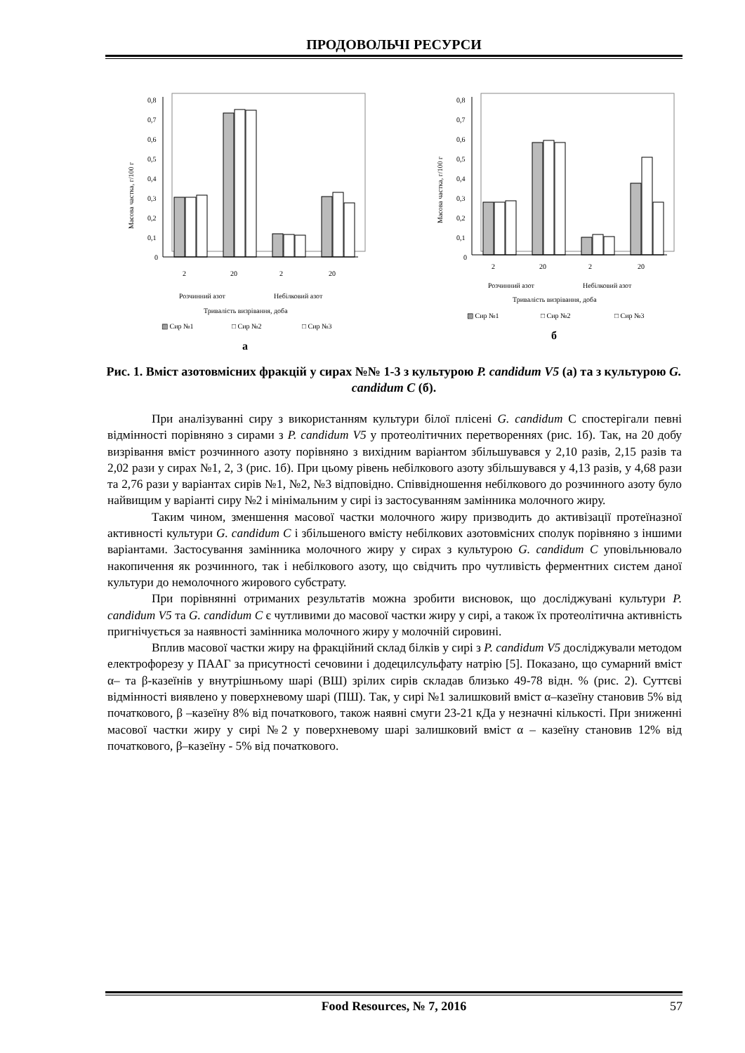ПРОДОВОЛЬЧІ РЕСУРСИ
Масова частка, г/100 г
0,8
0,7
0,6
0,5
0,4
0,3
0,2
0,1
0
2
20
2
20
Розчинний азот
Небілковий азот
Тривалість визрівання, доба
▧ Сир №1
□ Сир №2
□ Сир №3
а
Масова частка, г/100 г
0,8
0,7
0,6
0,5
0,4
0,3
0,2
0,1
0
2
20
2
20
Розчинний азот
Небілковий азот
Тривалість визрівання, доба
▧ Сир №1
□ Сир №2
□ Сир №3
б
Рис. 1. Вміст азотовмісних фракцій у сирах №№ 1-3 з культурою P. candidum V5 (а) та з культурою G. candidum C (б).
При аналізуванні сиру з використанням культури білої плісені G. candidum С спостерігали певні відмінності порівняно з сирами з P. candidum V5 у протеолітичних перетвореннях (рис. 1б). Так, на 20 добу визрівання вміст розчинного азоту порівняно з вихідним варіантом збільшувався у 2,10 разів, 2,15 разів та 2,02 рази у сирах №1, 2, 3 (рис. 1б). При цьому рівень небілкового азоту збільшувався у 4,13 разів, у 4,68 рази та 2,76 рази у варіантах сирів №1, №2, №3 відповідно. Співвідношення небілкового до розчинного азоту було найвищим у варіанті сиру №2 і мінімальним у сирі із застосуванням замінника молочного жиру.
Таким чином, зменшення масової частки молочного жиру призводить до активізації протеїназної активності культури G. candidum C і збільшеного вмісту небілкових азотовмісних сполук порівняно з іншими варіантами. Застосування замінника молочного жиру у сирах з культурою G. candidum C уповільнювало накопичення як розчинного, так і небілкового азоту, що свідчить про чутливість ферментних систем даної культури до немолочного жирового субстрату.
При порівнянні отриманих результатів можна зробити висновок, що досліджувані культури P. candidum V5 та G. candidum C є чутливими до масової частки жиру у сирі, а також їх протеолітична активність пригнічується за наявності замінника молочного жиру у молочній сировині.
Вплив масової частки жиру на фракційний склад білків у сирі з P. candidum V5 досліджували методом електрофорезу у ПААГ за присутності сечовини і додецилсульфату натрію [5]. Показано, що сумарний вміст α– та β-казеїнів у внутрішньому шарі (ВШ) зрілих сирів складав близько 49-78 відн. % (рис. 2). Суттєві відмінності виявлено у поверхневому шарі (ПШ). Так, у сирі №1 залишковий вміст α–казеїну становив 5% від початкового, β –казеїну 8% від початкового, також наявні смуги 23-21 кДа у незначні кількості. При зниженні масової частки жиру у сирі №2 у поверхневому шарі залишковий вміст α – казеїну становив 12% від початкового, β–казеїну - 5% від початкового.
Food Resources, № 7, 2016 57